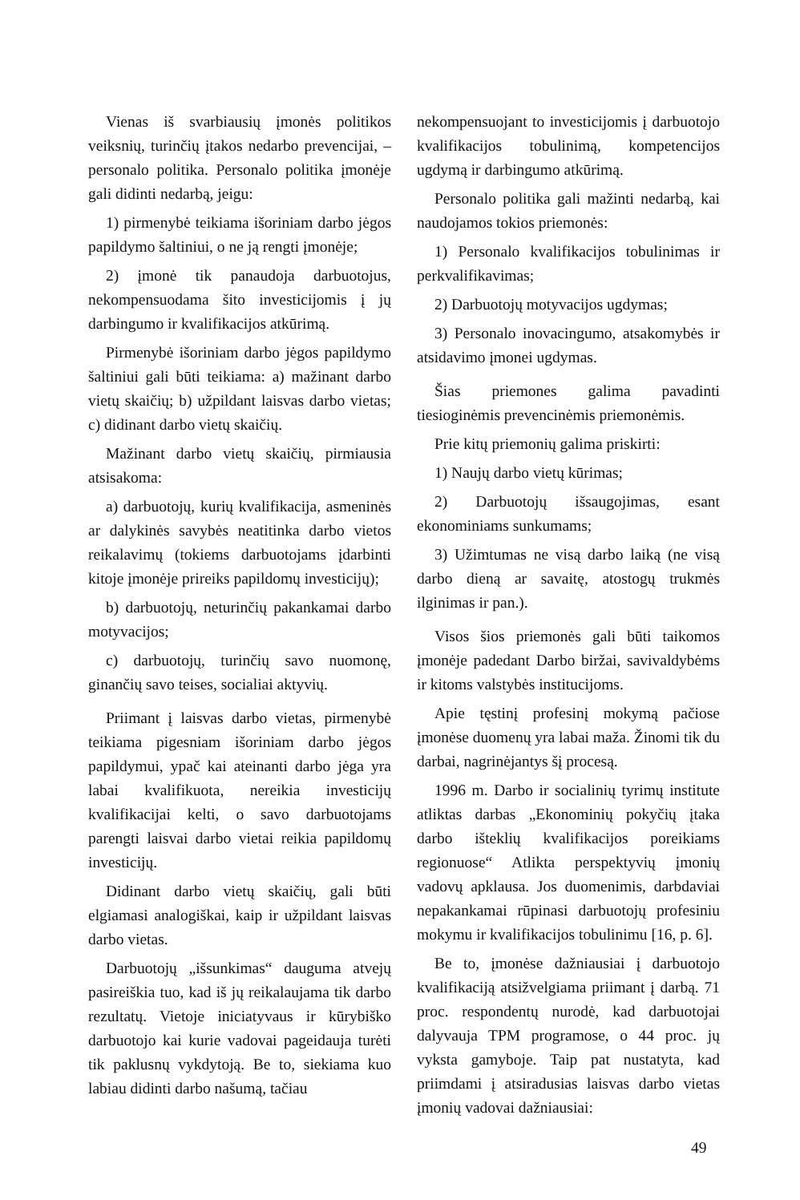Vienas iš svarbiausių įmonės politikos veiksnių, turinčių įtakos nedarbo prevencijai, – personalo politika. Personalo politika įmonėje gali didinti nedarbą, jeigu:
1) pirmenybė teikiama išoriniam darbo jėgos papildymo šaltiniui, o ne ją rengti įmonėje;
2) įmonė tik panaudoja darbuotojus, nekompensuodama šito investicijomis į jų darbingumo ir kvalifikacijos atkūrimą.
Pirmenybė išoriniam darbo jėgos papildymo šaltiniui gali būti teikiama: a) mažinant darbo vietų skaičių; b) užpildant laisvas darbo vietas; c) didinant darbo vietų skaičių.
Mažinant darbo vietų skaičių, pirmiausia atsisakoma:
a) darbuotojų, kurių kvalifikacija, asmeninės ar dalykinės savybės neatitinka darbo vietos reikalavimų (tokiems darbuotojams įdarbinti kitoje įmonėje prireiks papildomų investicijų);
b) darbuotojų, neturinčių pakankamai darbo motyvacijos;
c) darbuotojų, turinčių savo nuomonę, ginančių savo teises, socialiai aktyvių.
Priimant į laisvas darbo vietas, pirmenybė teikiama pigesniam išoriniam darbo jėgos papildymui, ypač kai ateinanti darbo jėga yra labai kvalifikuota, nereikia investicijų kvalifikacijai kelti, o savo darbuotojams parengti laisvai darbo vietai reikia papildomų investicijų.
Didinant darbo vietų skaičių, gali būti elgiamasi analogiškai, kaip ir užpildant laisvas darbo vietas.
Darbuotojų „išsunkimas“ dauguma atvejų pasireiškia tuo, kad iš jų reikalaujama tik darbo rezultatų. Vietoje iniciatyvaus ir kūrybiško darbuotojo kai kurie vadovai pageidauja turėti tik paklusnų vykdytoją. Be to, siekiama kuo labiau didinti darbo našumą, tačiau
nekompensuojant to investicijomis į darbuotojo kvalifikacijos tobulinimą, kompetencijos ugdymą ir darbingumo atkūrimą.
Personalo politika gali mažinti nedarbą, kai naudojamos tokios priemonės:
1) Personalo kvalifikacijos tobulinimas ir perkvalifikavimas;
2) Darbuotojų motyvacijos ugdymas;
3) Personalo inovacingumo, atsakomybės ir atsidavimo įmonei ugdymas.
Šias priemones galima pavadinti tiesioginėmis prevencinėmis priemonėmis.
Prie kitų priemonių galima priskirti:
1) Naujų darbo vietų kūrimas;
2) Darbuotojų išsaugojimas, esant ekonominiams sunkumams;
3) Užimtumas ne visą darbo laiką (ne visą darbo dieną ar savaitę, atostogų trukmės ilginimas ir pan.).
Visos šios priemonės gali būti taikomos įmonėje padedant Darbo biržai, savivaldybėms ir kitoms valstybės institucijoms.
Apie tęstinį profesinį mokymą pačiose įmonėse duomenų yra labai maža. Žinomi tik du darbai, nagrinėjantys šį procesą.
1996 m. Darbo ir socialinių tyrimų institute atliktas darbas „Ekonominių pokyčių įtaka darbo išteklių kvalifikacijos poreikiams regionuose“ Atlikta perspektyvių įmonių vadovų apklausa. Jos duomenimis, darbdaviai nepakankamai rūpinasi darbuotojų profesiniu mokymu ir kvalifikacijos tobulinimu [16, p. 6].
Be to, įmonėse dažniausiai į darbuotojo kvalifikaciją atsižvelgiama priimant į darbą. 71 proc. respondentų nurodė, kad darbuotojai dalyvauja TPM programose, o 44 proc. jų vyksta gamyboje. Taip pat nustatyta, kad priimdami į atsiradusias laisvas darbo vietas įmonių vadovai dažniausiai:
49